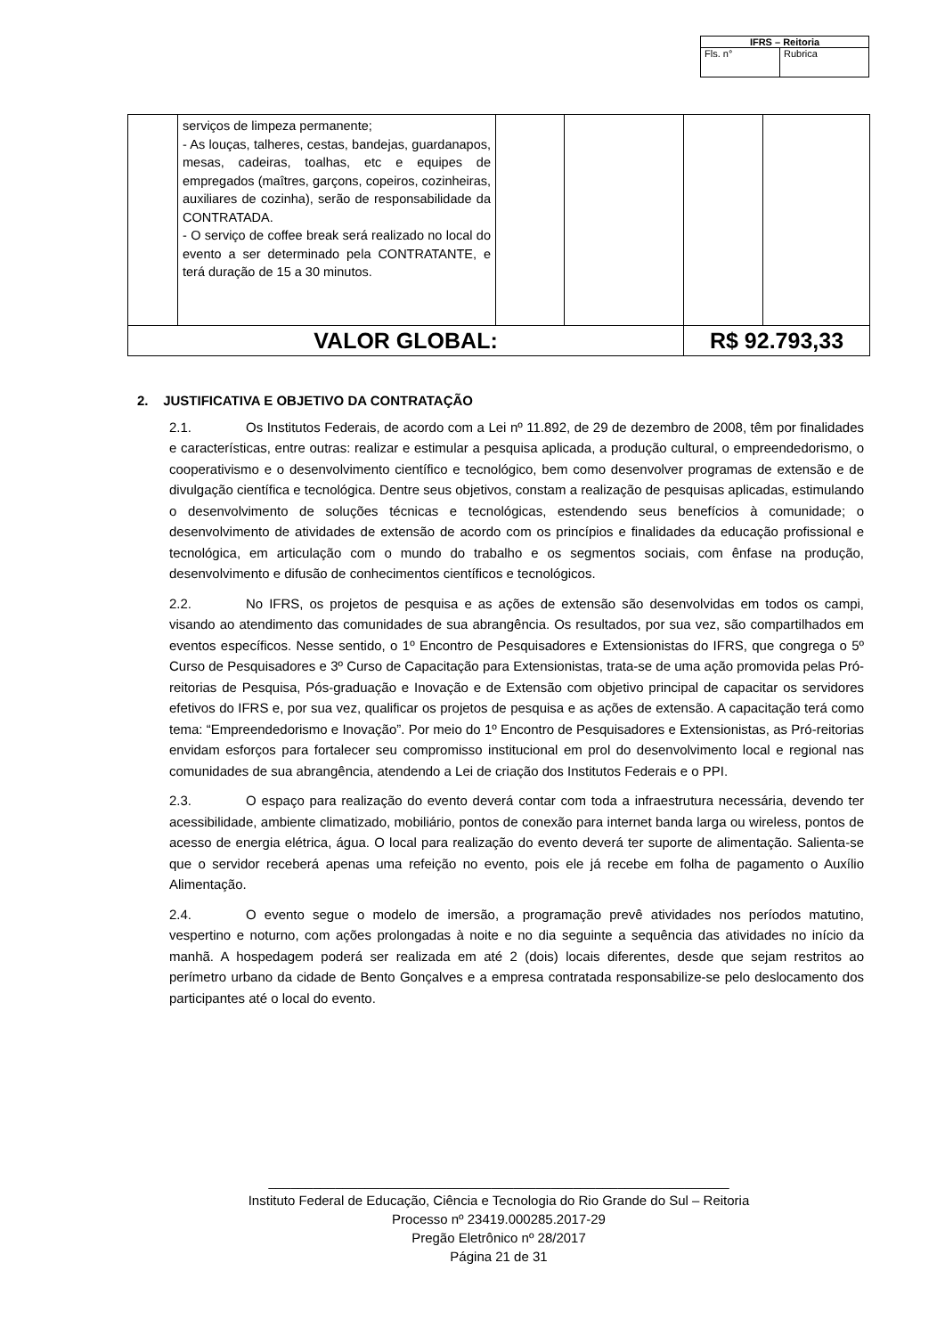| IFRS – Reitoria | |
| --- | --- |
| Fls. n° | Rubrica |
| | serviços de limpeza permanente; - As louças, talheres, cestas, bandejas, guardanapos, mesas, cadeiras, toalhas, etc e equipes de empregados (maîtres, garçons, copeiros, cozinheiras, auxiliares de cozinha), serão de responsabilidade da CONTRATADA. - O serviço de coffee break será realizado no local do evento a ser determinado pela CONTRATANTE, e terá duração de 15 a 30 minutos. | | | | |
| VALOR GLOBAL: | | | | R$ 92.793,33 | |
2. JUSTIFICATIVA E OBJETIVO DA CONTRATAÇÃO
2.1. Os Institutos Federais, de acordo com a Lei nº 11.892, de 29 de dezembro de 2008, têm por finalidades e características, entre outras: realizar e estimular a pesquisa aplicada, a produção cultural, o empreendedorismo, o cooperativismo e o desenvolvimento científico e tecnológico, bem como desenvolver programas de extensão e de divulgação científica e tecnológica. Dentre seus objetivos, constam a realização de pesquisas aplicadas, estimulando o desenvolvimento de soluções técnicas e tecnológicas, estendendo seus benefícios à comunidade; o desenvolvimento de atividades de extensão de acordo com os princípios e finalidades da educação profissional e tecnológica, em articulação com o mundo do trabalho e os segmentos sociais, com ênfase na produção, desenvolvimento e difusão de conhecimentos científicos e tecnológicos.
2.2. No IFRS, os projetos de pesquisa e as ações de extensão são desenvolvidas em todos os campi, visando ao atendimento das comunidades de sua abrangência. Os resultados, por sua vez, são compartilhados em eventos específicos. Nesse sentido, o 1º Encontro de Pesquisadores e Extensionistas do IFRS, que congrega o 5º Curso de Pesquisadores e 3º Curso de Capacitação para Extensionistas, trata-se de uma ação promovida pelas Pró-reitorias de Pesquisa, Pós-graduação e Inovação e de Extensão com objetivo principal de capacitar os servidores efetivos do IFRS e, por sua vez, qualificar os projetos de pesquisa e as ações de extensão. A capacitação terá como tema: “Empreendedorismo e Inovação”. Por meio do 1º Encontro de Pesquisadores e Extensionistas, as Pró-reitorias envidam esforços para fortalecer seu compromisso institucional em prol do desenvolvimento local e regional nas comunidades de sua abrangência, atendendo a Lei de criação dos Institutos Federais e o PPI.
2.3. O espaço para realização do evento deverá contar com toda a infraestrutura necessária, devendo ter acessibilidade, ambiente climatizado, mobiliário, pontos de conexão para internet banda larga ou wireless, pontos de acesso de energia elétrica, água. O local para realização do evento deverá ter suporte de alimentação. Salienta-se que o servidor receberá apenas uma refeição no evento, pois ele já recebe em folha de pagamento o Auxílio Alimentação.
2.4. O evento segue o modelo de imersão, a programação prevê atividades nos períodos matutino, vespertino e noturno, com ações prolongadas à noite e no dia seguinte a sequência das atividades no início da manhã. A hospedagem poderá ser realizada em até 2 (dois) locais diferentes, desde que sejam restritos ao perímetro urbano da cidade de Bento Gonçalves e a empresa contratada responsabilize-se pelo deslocamento dos participantes até o local do evento.
______________________________________________________________
Instituto Federal de Educação, Ciência e Tecnologia do Rio Grande do Sul – Reitoria
Processo nº 23419.000285.2017-29
Pregão Eletrônico nº 28/2017
Página 21 de 31